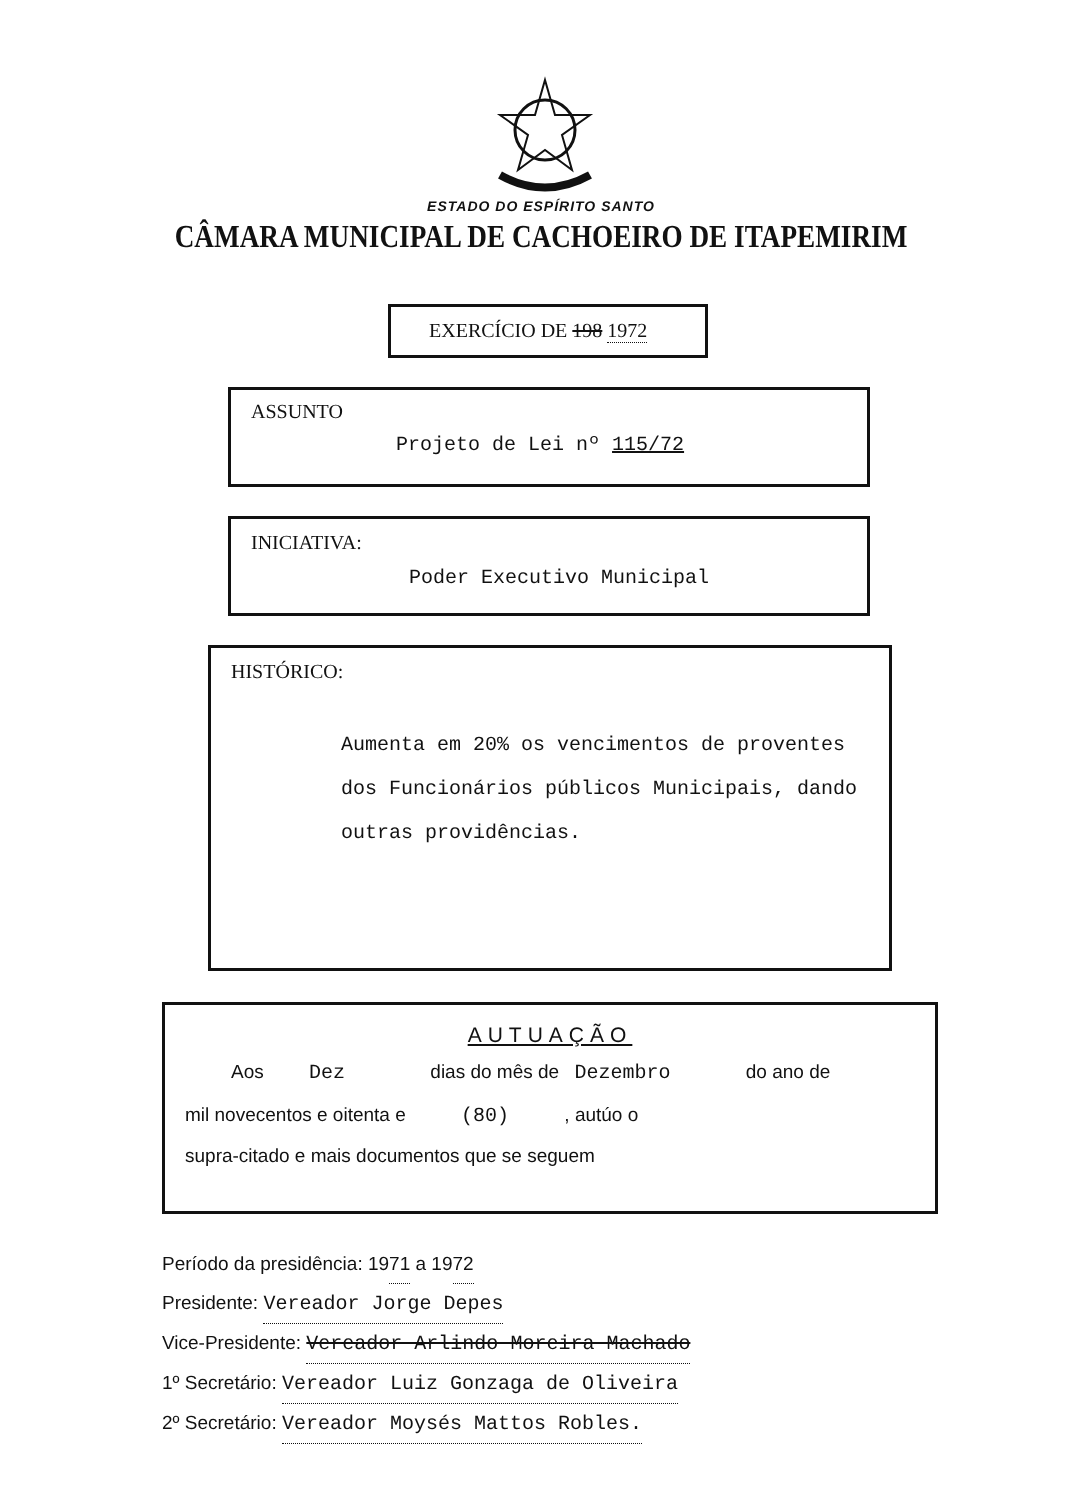ESTADO DO ESPÍRITO SANTO
CÂMARA MUNICIPAL DE CACHOEIRO DE ITAPEMIRIM
EXERCÍCIO DE 198 1972
ASSUNTO
Projeto de Lei nº 115/72
INICIATIVA:
Poder Executivo Municipal
HISTÓRICO:
Aumenta em 20% os vencimentos de proventes dos Funcionários públicos Municipais, dando outras providências.
AUTUAÇÃO
Aos Dez dias do mês de Dezembro do ano de
mil novecentos e oitenta e (80) , autúo o
supra-citado e mais documentos que se seguem
Período da presidência: 1971 a 1972
Presidente: Vereador Jorge Depes
Vice-Presidente: Vereador Arlindo Moreira Machado
1º Secretário: Vereador Luiz Gonzaga de Oliveira
2º Secretário: Vereador Moysés Mattos Robles.